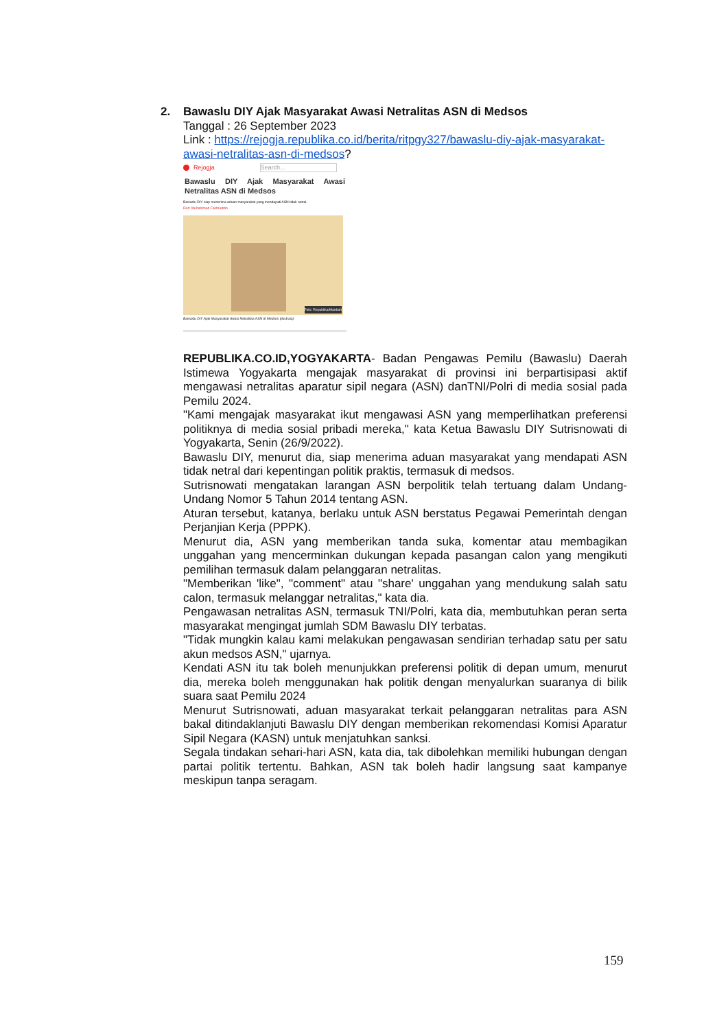2.
Bawaslu DIY Ajak Masyarakat Awasi Netralitas ASN di Medsos
Tanggal : 26 September 2023
Link : https://rejogja.republika.co.id/berita/ritpgy327/bawaslu-diy-ajak-masyarakat-awasi-netralitas-asn-di-medsos?
Rejogja Search...
Bawaslu DIY Ajak Masyarakat Awasi Netralitas ASN di Medsos
Bawaslu DIY siap menerima aduan masyarakat yang mendapati ASN tidak netral.
Red: Muhammad Fakhruddin
Foto: Republika/Mardiah
Bawaslu DIY Ajak Masyarakat Awasi Netralitas ASN di Medsos (ilustrasi).
REPUBLIKA.CO.ID,YOGYAKARTA- Badan Pengawas Pemilu (Bawaslu) Daerah Istimewa Yogyakarta mengajak masyarakat di provinsi ini berpartisipasi aktif mengawasi netralitas aparatur sipil negara (ASN) danTNI/Polri di media sosial pada Pemilu 2024.
"Kami mengajak masyarakat ikut mengawasi ASN yang memperlihatkan preferensi politiknya di media sosial pribadi mereka," kata Ketua Bawaslu DIY Sutrisnowati di Yogyakarta, Senin (26/9/2022).
Bawaslu DIY, menurut dia, siap menerima aduan masyarakat yang mendapati ASN tidak netral dari kepentingan politik praktis, termasuk di medsos.
Sutrisnowati mengatakan larangan ASN berpolitik telah tertuang dalam Undang-Undang Nomor 5 Tahun 2014 tentang ASN.
Aturan tersebut, katanya, berlaku untuk ASN berstatus Pegawai Pemerintah dengan Perjanjian Kerja (PPPK).
Menurut dia, ASN yang memberikan tanda suka, komentar atau membagikan unggahan yang mencerminkan dukungan kepada pasangan calon yang mengikuti pemilihan termasuk dalam pelanggaran netralitas.
"Memberikan 'like", "comment" atau "share' unggahan yang mendukung salah satu calon, termasuk melanggar netralitas," kata dia.
Pengawasan netralitas ASN, termasuk TNI/Polri, kata dia, membutuhkan peran serta masyarakat mengingat jumlah SDM Bawaslu DIY terbatas.
"Tidak mungkin kalau kami melakukan pengawasan sendirian terhadap satu per satu akun medsos ASN," ujarnya.
Kendati ASN itu tak boleh menunjukkan preferensi politik di depan umum, menurut dia, mereka boleh menggunakan hak politik dengan menyalurkan suaranya di bilik suara saat Pemilu 2024
Menurut Sutrisnowati, aduan masyarakat terkait pelanggaran netralitas para ASN bakal ditindaklanjuti Bawaslu DIY dengan memberikan rekomendasi Komisi Aparatur Sipil Negara (KASN) untuk menjatuhkan sanksi.
Segala tindakan sehari-hari ASN, kata dia, tak dibolehkan memiliki hubungan dengan partai politik tertentu. Bahkan, ASN tak boleh hadir langsung saat kampanye meskipun tanpa seragam.
159